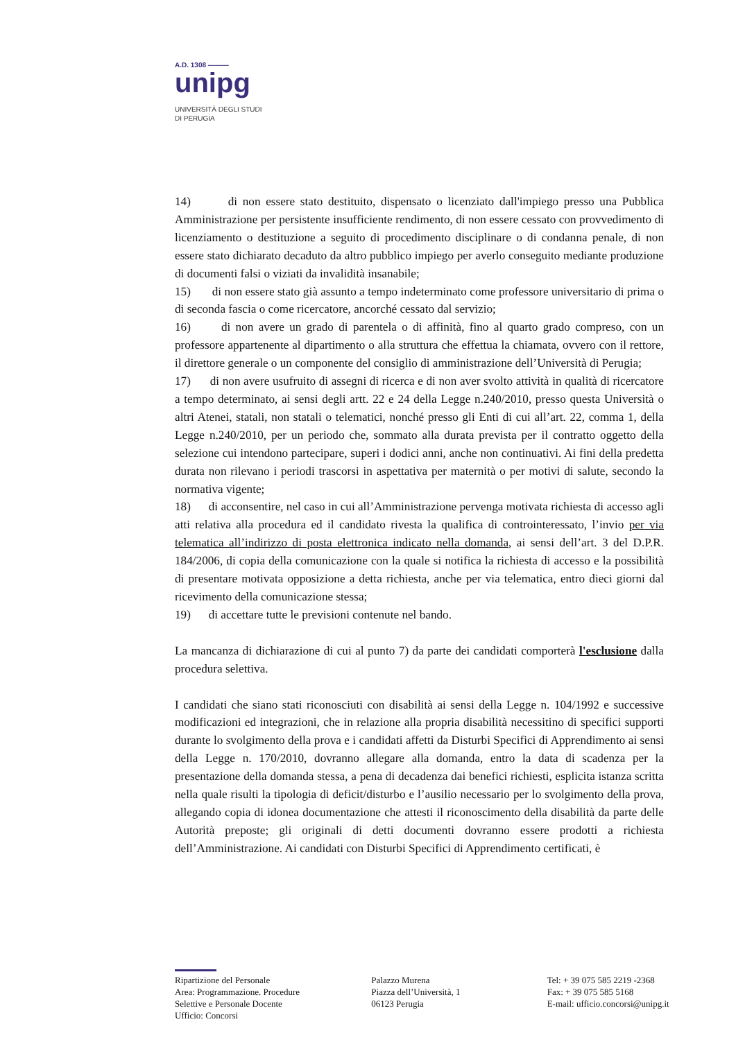A.D. 1308 ———
unipg
UNIVERSITÀ DEGLI STUDI
DI PERUGIA
14) di non essere stato destituito, dispensato o licenziato dall'impiego presso una Pubblica Amministrazione per persistente insufficiente rendimento, di non essere cessato con provvedimento di licenziamento o destituzione a seguito di procedimento disciplinare o di condanna penale, di non essere stato dichiarato decaduto da altro pubblico impiego per averlo conseguito mediante produzione di documenti falsi o viziati da invalidità insanabile;
15) di non essere stato già assunto a tempo indeterminato come professore universitario di prima o di seconda fascia o come ricercatore, ancorché cessato dal servizio;
16) di non avere un grado di parentela o di affinità, fino al quarto grado compreso, con un professore appartenente al dipartimento o alla struttura che effettua la chiamata, ovvero con il rettore, il direttore generale o un componente del consiglio di amministrazione dell’Università di Perugia;
17) di non avere usufruito di assegni di ricerca e di non aver svolto attività in qualità di ricercatore a tempo determinato, ai sensi degli artt. 22 e 24 della Legge n.240/2010, presso questa Università o altri Atenei, statali, non statali o telematici, nonché presso gli Enti di cui all’art. 22, comma 1, della Legge n.240/2010, per un periodo che, sommato alla durata prevista per il contratto oggetto della selezione cui intendono partecipare, superi i dodici anni, anche non continuativi. Ai fini della predetta durata non rilevano i periodi trascorsi in aspettativa per maternità o per motivi di salute, secondo la normativa vigente;
18) di acconsentire, nel caso in cui all’Amministrazione pervenga motivata richiesta di accesso agli atti relativa alla procedura ed il candidato rivesta la qualifica di controinteressato, l’invio per via telematica all’indirizzo di posta elettronica indicato nella domanda, ai sensi dell’art. 3 del D.P.R. 184/2006, di copia della comunicazione con la quale si notifica la richiesta di accesso e la possibilità di presentare motivata opposizione a detta richiesta, anche per via telematica, entro dieci giorni dal ricevimento della comunicazione stessa;
19) di accettare tutte le previsioni contenute nel bando.
La mancanza di dichiarazione di cui al punto 7) da parte dei candidati comporterà l'esclusione dalla procedura selettiva.
I candidati che siano stati riconosciuti con disabilità ai sensi della Legge n. 104/1992 e successive modificazioni ed integrazioni, che in relazione alla propria disabilità necessitino di specifici supporti durante lo svolgimento della prova e i candidati affetti da Disturbi Specifici di Apprendimento ai sensi della Legge n. 170/2010, dovranno allegare alla domanda, entro la data di scadenza per la presentazione della domanda stessa, a pena di decadenza dai benefici richiesti, esplicita istanza scritta nella quale risulti la tipologia di deficit/disturbo e l’ausilio necessario per lo svolgimento della prova, allegando copia di idonea documentazione che attesti il riconoscimento della disabilità da parte delle Autorità preposte; gli originali di detti documenti dovranno essere prodotti a richiesta dell’Amministrazione. Ai candidati con Disturbi Specifici di Apprendimento certificati, è
Ripartizione del Personale
Area: Programmazione. Procedure Selettive e Personale Docente
Ufficio: Concorsi
Palazzo Murena
Piazza dell’Università, 1
06123 Perugia
Tel: + 39 075 585 2219 -2368
Fax: + 39 075 585 5168
E-mail: ufficio.concorsi@unipg.it